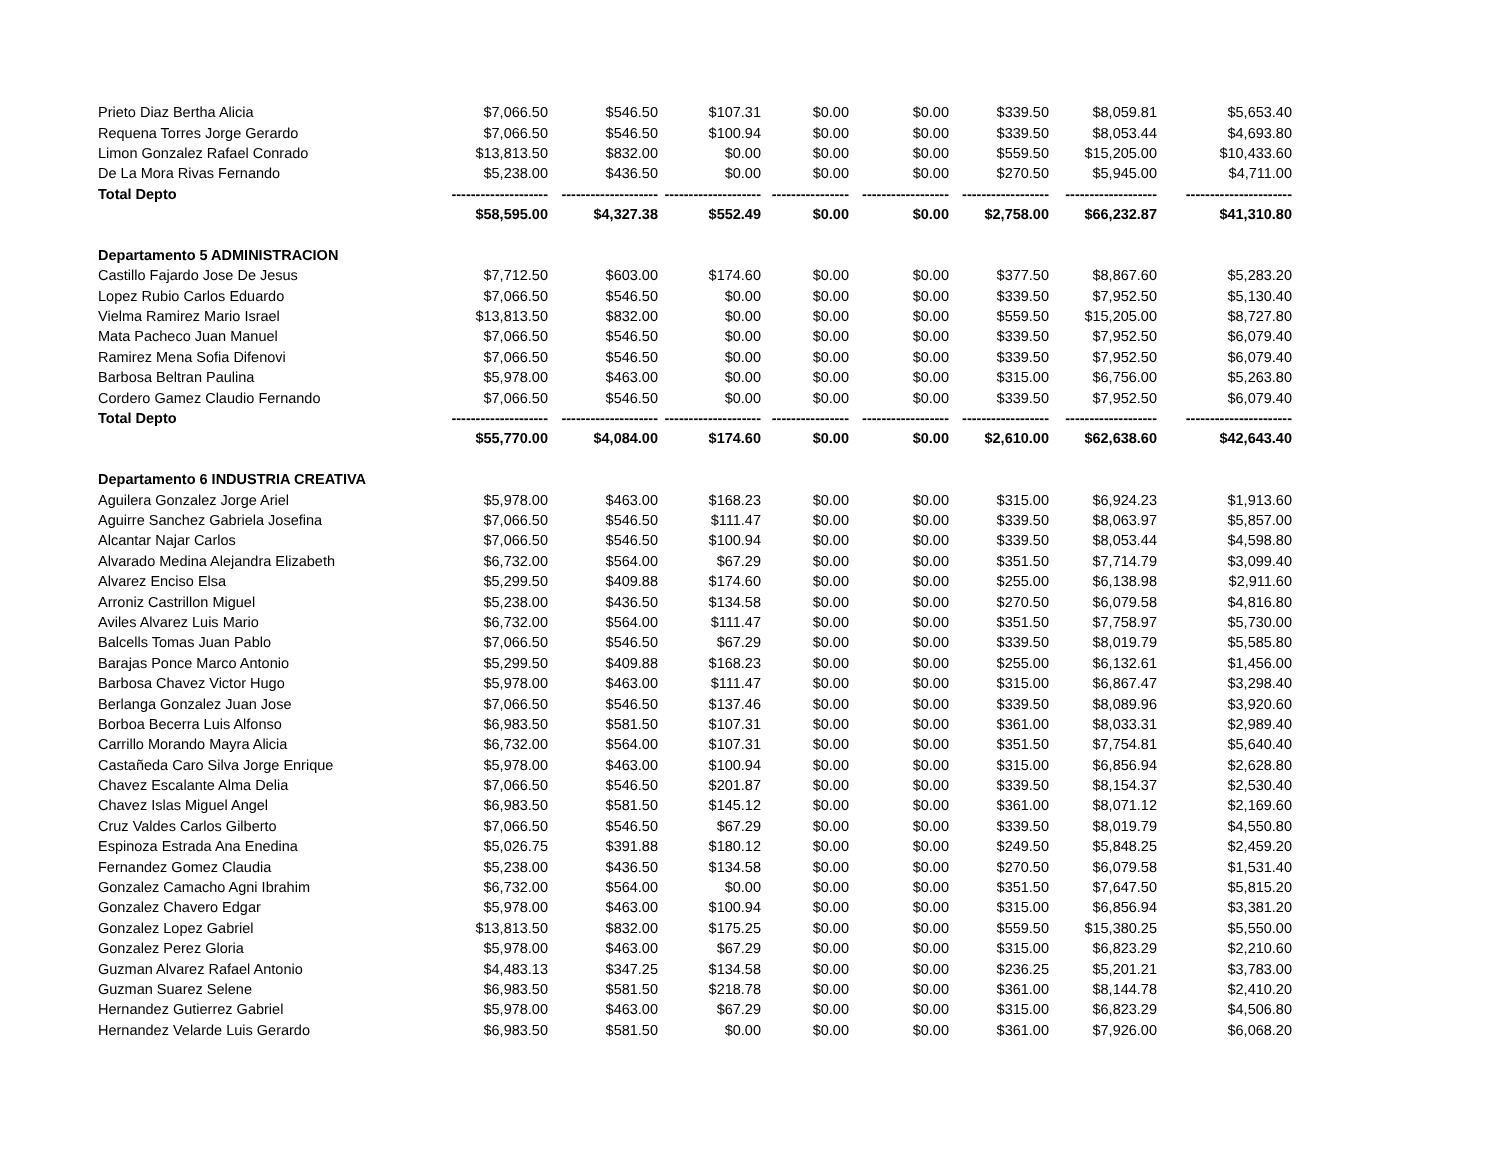| Prieto Diaz Bertha Alicia | $7,066.50 | $546.50 | $107.31 | $0.00 | $0.00 | $339.50 | $8,059.81 | $5,653.40 |
| Requena Torres Jorge Gerardo | $7,066.50 | $546.50 | $100.94 | $0.00 | $0.00 | $339.50 | $8,053.44 | $4,693.80 |
| Limon Gonzalez Rafael Conrado | $13,813.50 | $832.00 | $0.00 | $0.00 | $0.00 | $559.50 | $15,205.00 | $10,433.60 |
| De La Mora Rivas Fernando | $5,238.00 | $436.50 | $0.00 | $0.00 | $0.00 | $270.50 | $5,945.00 | $4,711.00 |
| Total Depto | -------------------- | -------------------- | -------------------- | ---------------- | ------------------ | ------------------ | ------------------- | ---------------------- |
| | $58,595.00 | $4,327.38 | $552.49 | $0.00 | $0.00 | $2,758.00 | $66,232.87 | $41,310.80 |
| Departamento 5 ADMINISTRACION | | | | | | | | |
| Castillo Fajardo Jose De Jesus | $7,712.50 | $603.00 | $174.60 | $0.00 | $0.00 | $377.50 | $8,867.60 | $5,283.20 |
| Lopez Rubio Carlos Eduardo | $7,066.50 | $546.50 | $0.00 | $0.00 | $0.00 | $339.50 | $7,952.50 | $5,130.40 |
| Vielma Ramirez Mario Israel | $13,813.50 | $832.00 | $0.00 | $0.00 | $0.00 | $559.50 | $15,205.00 | $8,727.80 |
| Mata Pacheco Juan Manuel | $7,066.50 | $546.50 | $0.00 | $0.00 | $0.00 | $339.50 | $7,952.50 | $6,079.40 |
| Ramirez Mena Sofia Difenovi | $7,066.50 | $546.50 | $0.00 | $0.00 | $0.00 | $339.50 | $7,952.50 | $6,079.40 |
| Barbosa Beltran Paulina | $5,978.00 | $463.00 | $0.00 | $0.00 | $0.00 | $315.00 | $6,756.00 | $5,263.80 |
| Cordero Gamez Claudio Fernando | $7,066.50 | $546.50 | $0.00 | $0.00 | $0.00 | $339.50 | $7,952.50 | $6,079.40 |
| Total Depto | -------------------- | -------------------- | -------------------- | ---------------- | ------------------ | ------------------ | ------------------- | ---------------------- |
| | $55,770.00 | $4,084.00 | $174.60 | $0.00 | $0.00 | $2,610.00 | $62,638.60 | $42,643.40 |
| Departamento 6 INDUSTRIA CREATIVA | | | | | | | | |
| Aguilera Gonzalez Jorge Ariel | $5,978.00 | $463.00 | $168.23 | $0.00 | $0.00 | $315.00 | $6,924.23 | $1,913.60 |
| Aguirre Sanchez Gabriela Josefina | $7,066.50 | $546.50 | $111.47 | $0.00 | $0.00 | $339.50 | $8,063.97 | $5,857.00 |
| Alcantar Najar Carlos | $7,066.50 | $546.50 | $100.94 | $0.00 | $0.00 | $339.50 | $8,053.44 | $4,598.80 |
| Alvarado Medina Alejandra Elizabeth | $6,732.00 | $564.00 | $67.29 | $0.00 | $0.00 | $351.50 | $7,714.79 | $3,099.40 |
| Alvarez Enciso Elsa | $5,299.50 | $409.88 | $174.60 | $0.00 | $0.00 | $255.00 | $6,138.98 | $2,911.60 |
| Arroniz Castrillon Miguel | $5,238.00 | $436.50 | $134.58 | $0.00 | $0.00 | $270.50 | $6,079.58 | $4,816.80 |
| Aviles Alvarez Luis Mario | $6,732.00 | $564.00 | $111.47 | $0.00 | $0.00 | $351.50 | $7,758.97 | $5,730.00 |
| Balcells Tomas Juan Pablo | $7,066.50 | $546.50 | $67.29 | $0.00 | $0.00 | $339.50 | $8,019.79 | $5,585.80 |
| Barajas Ponce Marco Antonio | $5,299.50 | $409.88 | $168.23 | $0.00 | $0.00 | $255.00 | $6,132.61 | $1,456.00 |
| Barbosa Chavez Victor Hugo | $5,978.00 | $463.00 | $111.47 | $0.00 | $0.00 | $315.00 | $6,867.47 | $3,298.40 |
| Berlanga Gonzalez Juan Jose | $7,066.50 | $546.50 | $137.46 | $0.00 | $0.00 | $339.50 | $8,089.96 | $3,920.60 |
| Borboa Becerra Luis Alfonso | $6,983.50 | $581.50 | $107.31 | $0.00 | $0.00 | $361.00 | $8,033.31 | $2,989.40 |
| Carrillo Morando Mayra Alicia | $6,732.00 | $564.00 | $107.31 | $0.00 | $0.00 | $351.50 | $7,754.81 | $5,640.40 |
| Castañeda Caro Silva Jorge Enrique | $5,978.00 | $463.00 | $100.94 | $0.00 | $0.00 | $315.00 | $6,856.94 | $2,628.80 |
| Chavez Escalante Alma Delia | $7,066.50 | $546.50 | $201.87 | $0.00 | $0.00 | $339.50 | $8,154.37 | $2,530.40 |
| Chavez Islas Miguel Angel | $6,983.50 | $581.50 | $145.12 | $0.00 | $0.00 | $361.00 | $8,071.12 | $2,169.60 |
| Cruz Valdes Carlos Gilberto | $7,066.50 | $546.50 | $67.29 | $0.00 | $0.00 | $339.50 | $8,019.79 | $4,550.80 |
| Espinoza Estrada Ana Enedina | $5,026.75 | $391.88 | $180.12 | $0.00 | $0.00 | $249.50 | $5,848.25 | $2,459.20 |
| Fernandez Gomez Claudia | $5,238.00 | $436.50 | $134.58 | $0.00 | $0.00 | $270.50 | $6,079.58 | $1,531.40 |
| Gonzalez Camacho Agni Ibrahim | $6,732.00 | $564.00 | $0.00 | $0.00 | $0.00 | $351.50 | $7,647.50 | $5,815.20 |
| Gonzalez Chavero Edgar | $5,978.00 | $463.00 | $100.94 | $0.00 | $0.00 | $315.00 | $6,856.94 | $3,381.20 |
| Gonzalez Lopez Gabriel | $13,813.50 | $832.00 | $175.25 | $0.00 | $0.00 | $559.50 | $15,380.25 | $5,550.00 |
| Gonzalez Perez Gloria | $5,978.00 | $463.00 | $67.29 | $0.00 | $0.00 | $315.00 | $6,823.29 | $2,210.60 |
| Guzman Alvarez Rafael Antonio | $4,483.13 | $347.25 | $134.58 | $0.00 | $0.00 | $236.25 | $5,201.21 | $3,783.00 |
| Guzman Suarez Selene | $6,983.50 | $581.50 | $218.78 | $0.00 | $0.00 | $361.00 | $8,144.78 | $2,410.20 |
| Hernandez Gutierrez Gabriel | $5,978.00 | $463.00 | $67.29 | $0.00 | $0.00 | $315.00 | $6,823.29 | $4,506.80 |
| Hernandez Velarde Luis Gerardo | $6,983.50 | $581.50 | $0.00 | $0.00 | $0.00 | $361.00 | $7,926.00 | $6,068.20 |